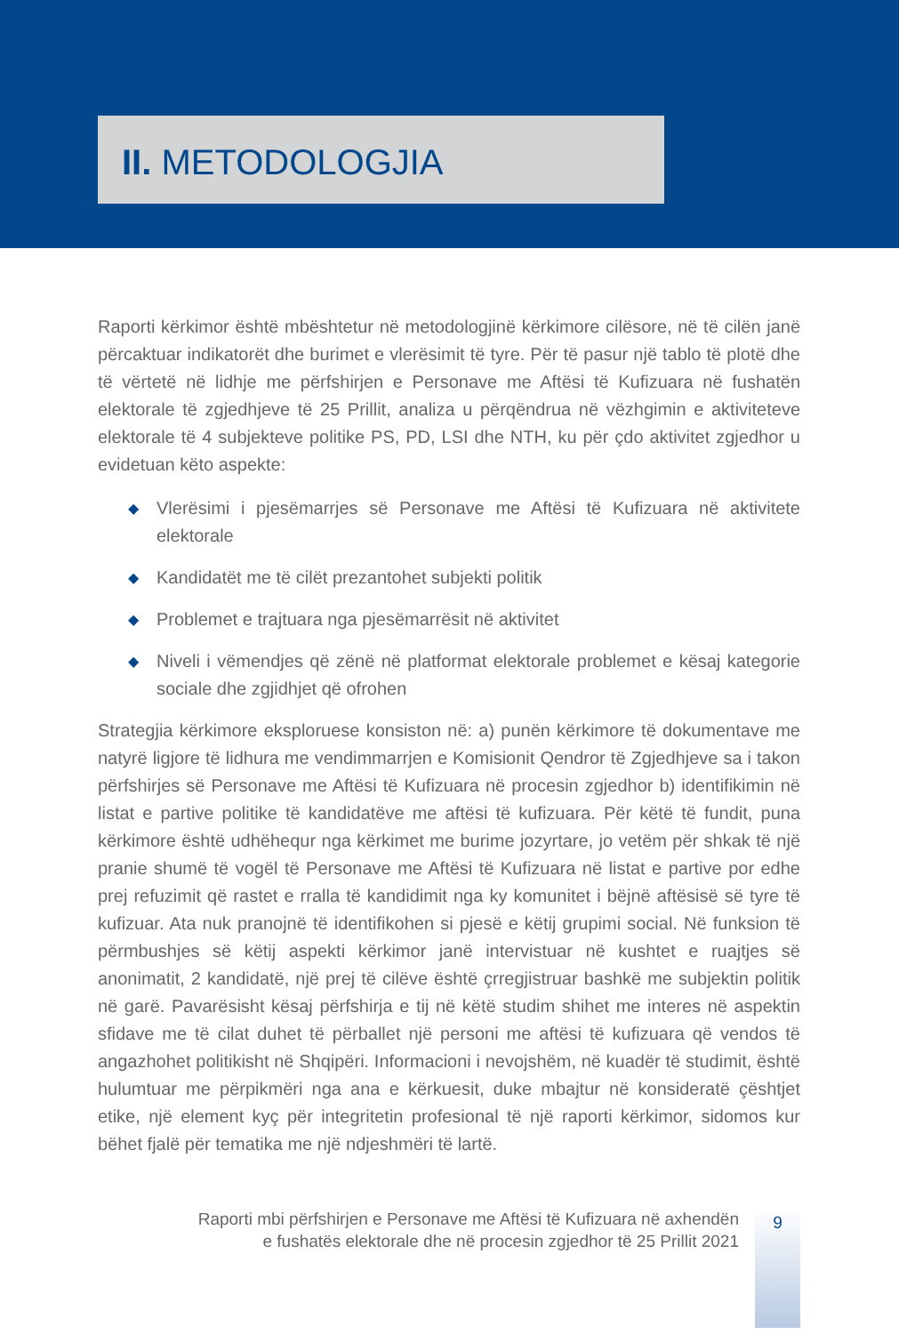II. METODOLOGJIA
Raporti kërkimor është mbështetur në metodologjinë kërkimore cilësore, në të cilën janë përcaktuar indikatorët dhe burimet e vlerësimit të tyre. Për të pasur një tablo të plotë dhe të vërtetë në lidhje me përfshirjen e Personave me Aftësi të Kufizuara në fushatën elektorale të zgjedhjeve të 25 Prillit, analiza u përqëndrua në vëzhgimin e aktiviteteve elektorale të 4 subjekteve politike PS, PD, LSI dhe NTH, ku për çdo aktivitet zgjedhor u evidetuan këto aspekte:
◆ Vlerësimi i pjesëmarrjes së Personave me Aftësi të Kufizuara në aktivitete elektorale
◆ Kandidatët me të cilët prezantohet subjekti politik
◆ Problemet e trajtuara nga pjesëmarrësit në aktivitet
◆ Niveli i vëmendjes që zënë në platformat elektorale problemet e kësaj kategorie sociale dhe zgjidhjet që ofrohen
Strategjia kërkimore eksploruese konsiston në: a) punën kërkimore të dokumentave me natyrë ligjore të lidhura me vendimmarrjen e Komisionit Qendror të Zgjedhjeve sa i takon përfshirjes së Personave me Aftësi të Kufizuara në procesin zgjedhor b) identifikimin në listat e partive politike të kandidatëve me aftësi të kufizuara. Për këtë të fundit, puna kërkimore është udhëhequr nga kërkimet me burime jozyrtare, jo vetëm për shkak të një pranie shumë të vogël të Personave me Aftësi të Kufizuara në listat e partive por edhe prej refuzimit që rastet e rralla të kandidimit nga ky komunitet i bëjnë aftësisë së tyre të kufizuar. Ata nuk pranojnë të identifikohen si pjesë e këtij grupimi social. Në funksion të përmbushjes së këtij aspekti kërkimor janë intervistuar në kushtet e ruajtjes së anonimatit, 2 kandidatë, një prej të cilëve është çrregjistruar bashkë me subjektin politik në garë. Pavarësisht kësaj përfshirja e tij në këtë studim shihet me interes në aspektin sfidave me të cilat duhet të përballet një personi me aftësi të kufizuara që vendos të angazhohet politikisht në Shqipëri. Informacioni i nevojshëm, në kuadër të studimit, është hulumtuar me përpikmëri nga ana e kërkuesit, duke mbajtur në konsideratë çështjet etike, një element kyç për integritetin profesional të një raporti kërkimor, sidomos kur bëhet fjalë për tematika me një ndjeshmëri të lartë.
Raporti mbi përfshirjen e Personave me Aftësi të Kufizuara në axhendën
e fushatës elektorale dhe në procesin zgjedhor të 25 Prillit 2021
9